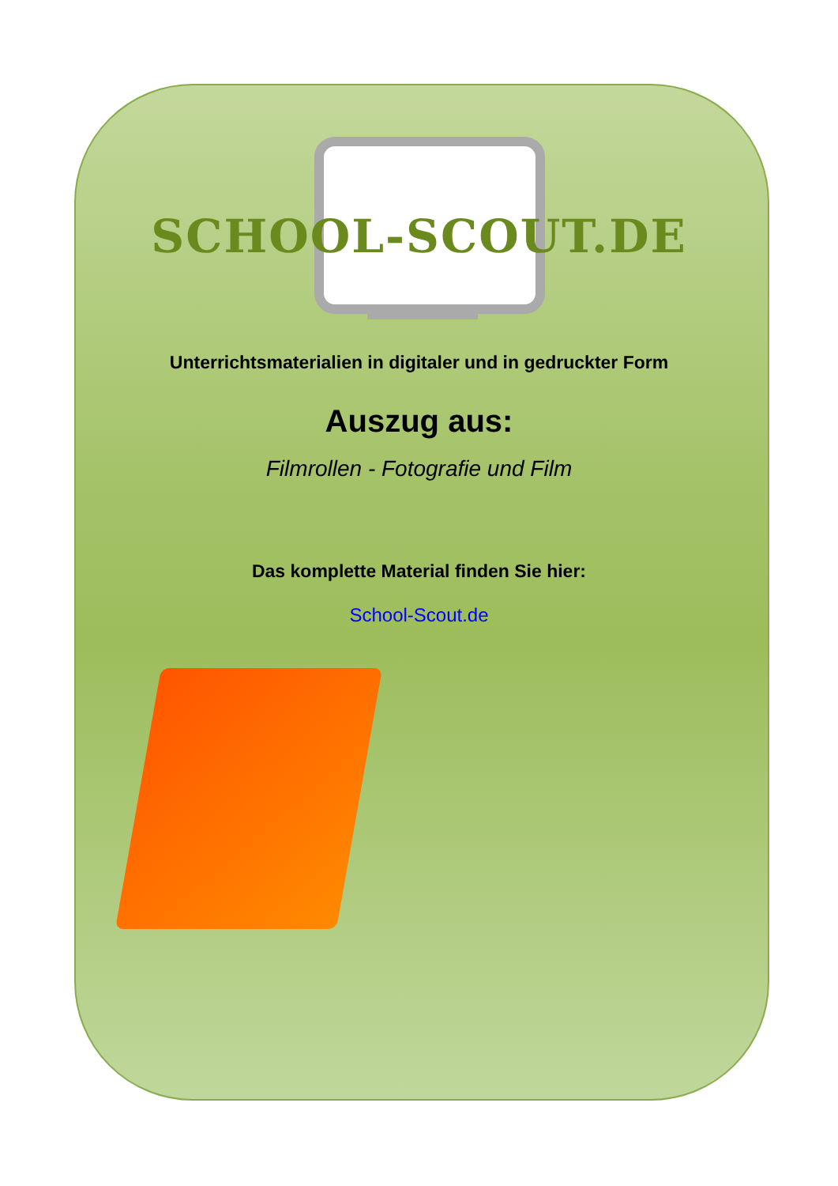SCHOOL-SCOUT.DE
Unterrichtsmaterialien in digitaler und in gedruckter Form
Auszug aus:
Filmrollen - Fotografie und Film
Das komplette Material finden Sie hier:
School-Scout.de